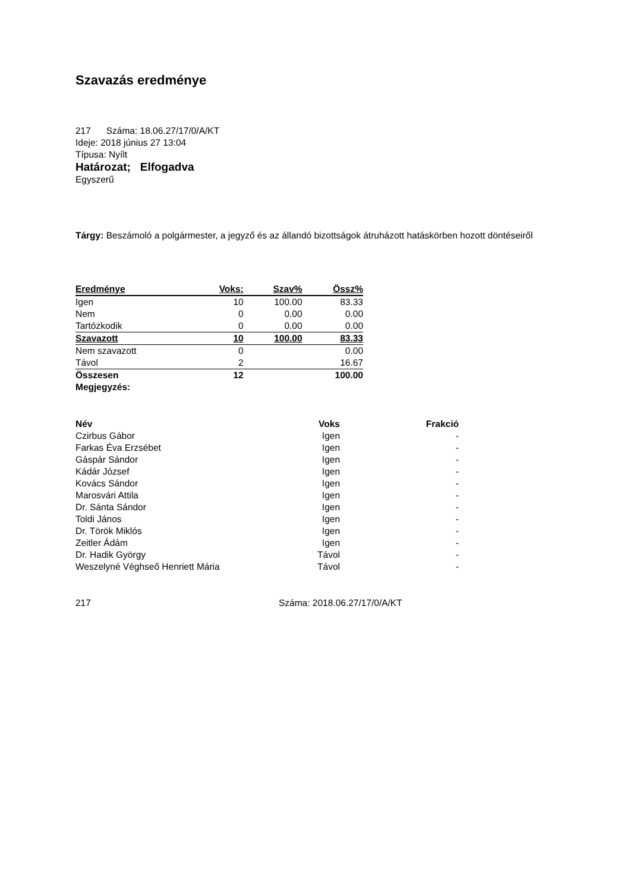Szavazás eredménye
217 Száma: 18.06.27/17/0/A/KT
Ideje: 2018 június 27 13:04
Típusa: Nyílt
Határozat; Elfogadva
Egyszerű
Tárgy: Beszámoló a polgármester, a jegyző és az állandó bizottságok átruházott hatáskörben hozott döntéseiről
| Eredménye | Voks: | Szav% | Össz% |
| --- | --- | --- | --- |
| Igen | 10 | 100.00 | 83.33 |
| Nem | 0 | 0.00 | 0.00 |
| Tartózkodik | 0 | 0.00 | 0.00 |
| Szavazott | 10 | 100.00 | 83.33 |
| Nem szavazott | 0 | | 0.00 |
| Távol | 2 | | 16.67 |
| Összesen | 12 | | 100.00 |
| Megjegyzés: | | | |
| Név | Voks | Frakció |
| --- | --- | --- |
| Czirbus Gábor | Igen | - |
| Farkas Éva Erzsébet | Igen | - |
| Gáspár Sándor | Igen | - |
| Kádár József | Igen | - |
| Kovács Sándor | Igen | - |
| Marosvári Attila | Igen | - |
| Dr. Sánta Sándor | Igen | - |
| Toldi János | Igen | - |
| Dr. Török Miklós | Igen | - |
| Zeitler Ádám | Igen | - |
| Dr. Hadik György | Távol | - |
| Weszelyné Véghseő Henriett Mária | Távol | - |
217 Száma: 2018.06.27/17/0/A/KT